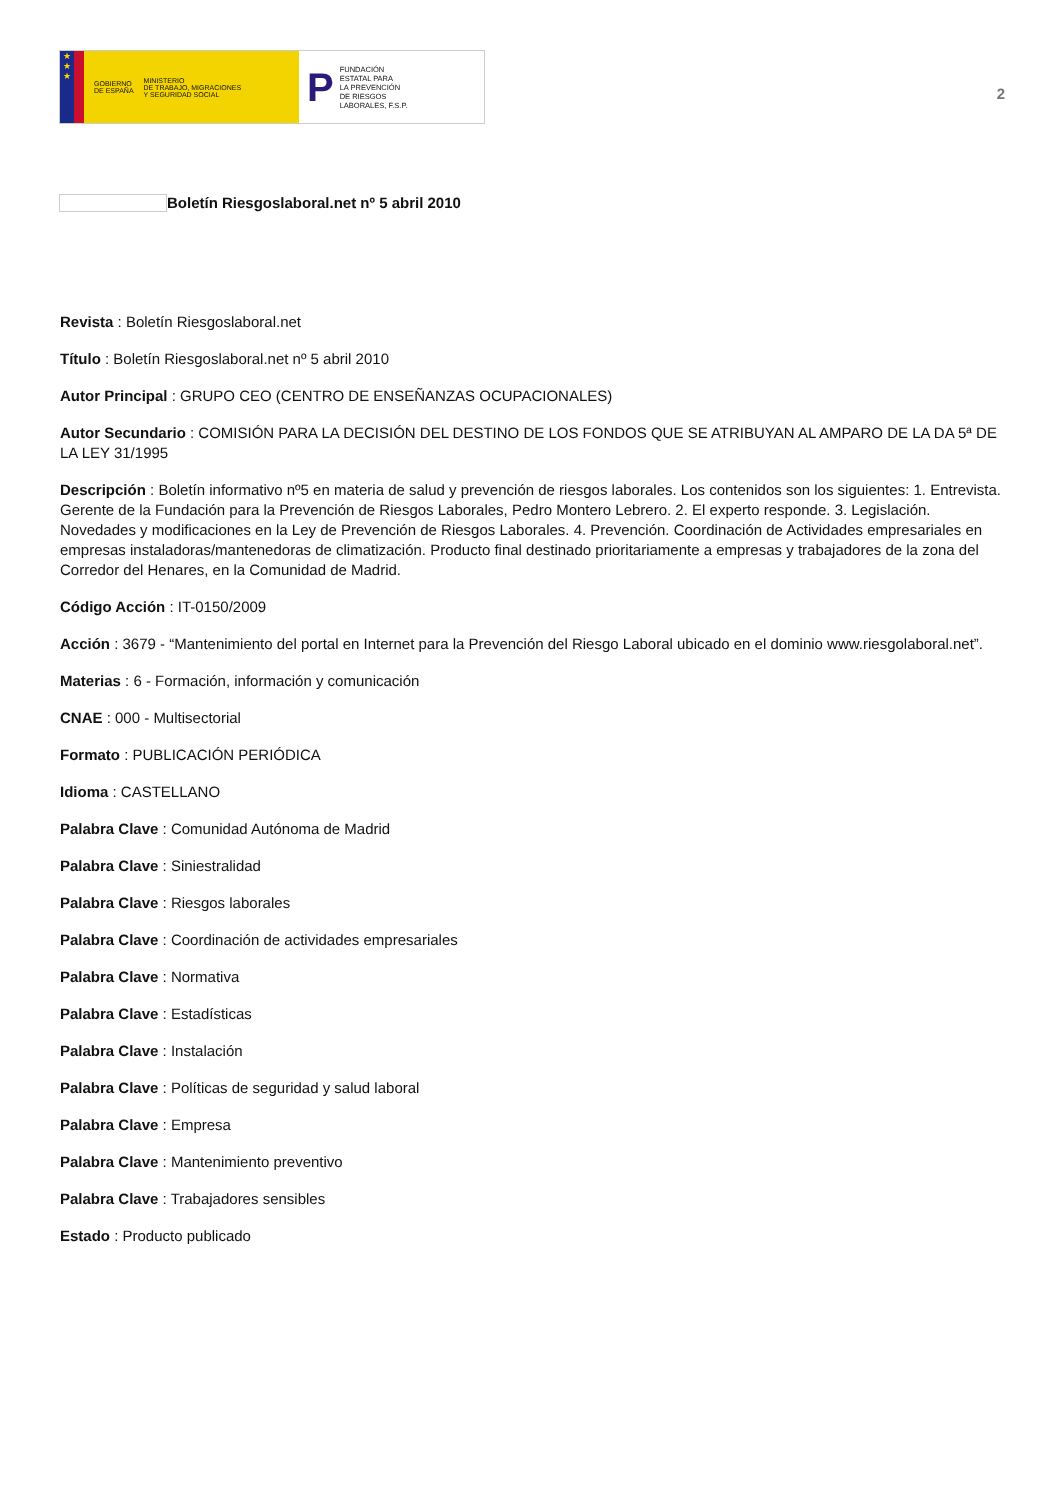★
★
★
GOBIERNO
DE ESPAÑA
MINISTERIO
DE TRABAJO, MIGRACIONES
Y SEGURIDAD SOCIAL
P
FUNDACIÓN
ESTATAL PARA
LA PREVENCIÓN
DE RIESGOS
LABORALES, F.S.P.
2
Boletín Riesgoslaboral.net nº 5 abril 2010
Revista : Boletín Riesgoslaboral.net
Título : Boletín Riesgoslaboral.net nº 5 abril 2010
Autor Principal : GRUPO CEO (CENTRO DE ENSEÑANZAS OCUPACIONALES)
Autor Secundario : COMISIÓN PARA LA DECISIÓN DEL DESTINO DE LOS FONDOS QUE SE ATRIBUYAN AL AMPARO DE LA DA 5ª DE LA LEY 31/1995
Descripción : Boletín informativo nº5 en materia de salud y prevención de riesgos laborales. Los contenidos son los siguientes: 1. Entrevista. Gerente de la Fundación para la Prevención de Riesgos Laborales, Pedro Montero Lebrero. 2. El experto responde. 3. Legislación. Novedades y modificaciones en la Ley de Prevención de Riesgos Laborales. 4. Prevención. Coordinación de Actividades empresariales en empresas instaladoras/mantenedoras de climatización. Producto final destinado prioritariamente a empresas y trabajadores de la zona del Corredor del Henares, en la Comunidad de Madrid.
Código Acción : IT-0150/2009
Acción : 3679 - “Mantenimiento del portal en Internet para la Prevención del Riesgo Laboral ubicado en el dominio www.riesgolaboral.net”.
Materias : 6 - Formación, información y comunicación
CNAE : 000 - Multisectorial
Formato : PUBLICACIÓN PERIÓDICA
Idioma : CASTELLANO
Palabra Clave : Comunidad Autónoma de Madrid
Palabra Clave : Siniestralidad
Palabra Clave : Riesgos laborales
Palabra Clave : Coordinación de actividades empresariales
Palabra Clave : Normativa
Palabra Clave : Estadísticas
Palabra Clave : Instalación
Palabra Clave : Políticas de seguridad y salud laboral
Palabra Clave : Empresa
Palabra Clave : Mantenimiento preventivo
Palabra Clave : Trabajadores sensibles
Estado : Producto publicado